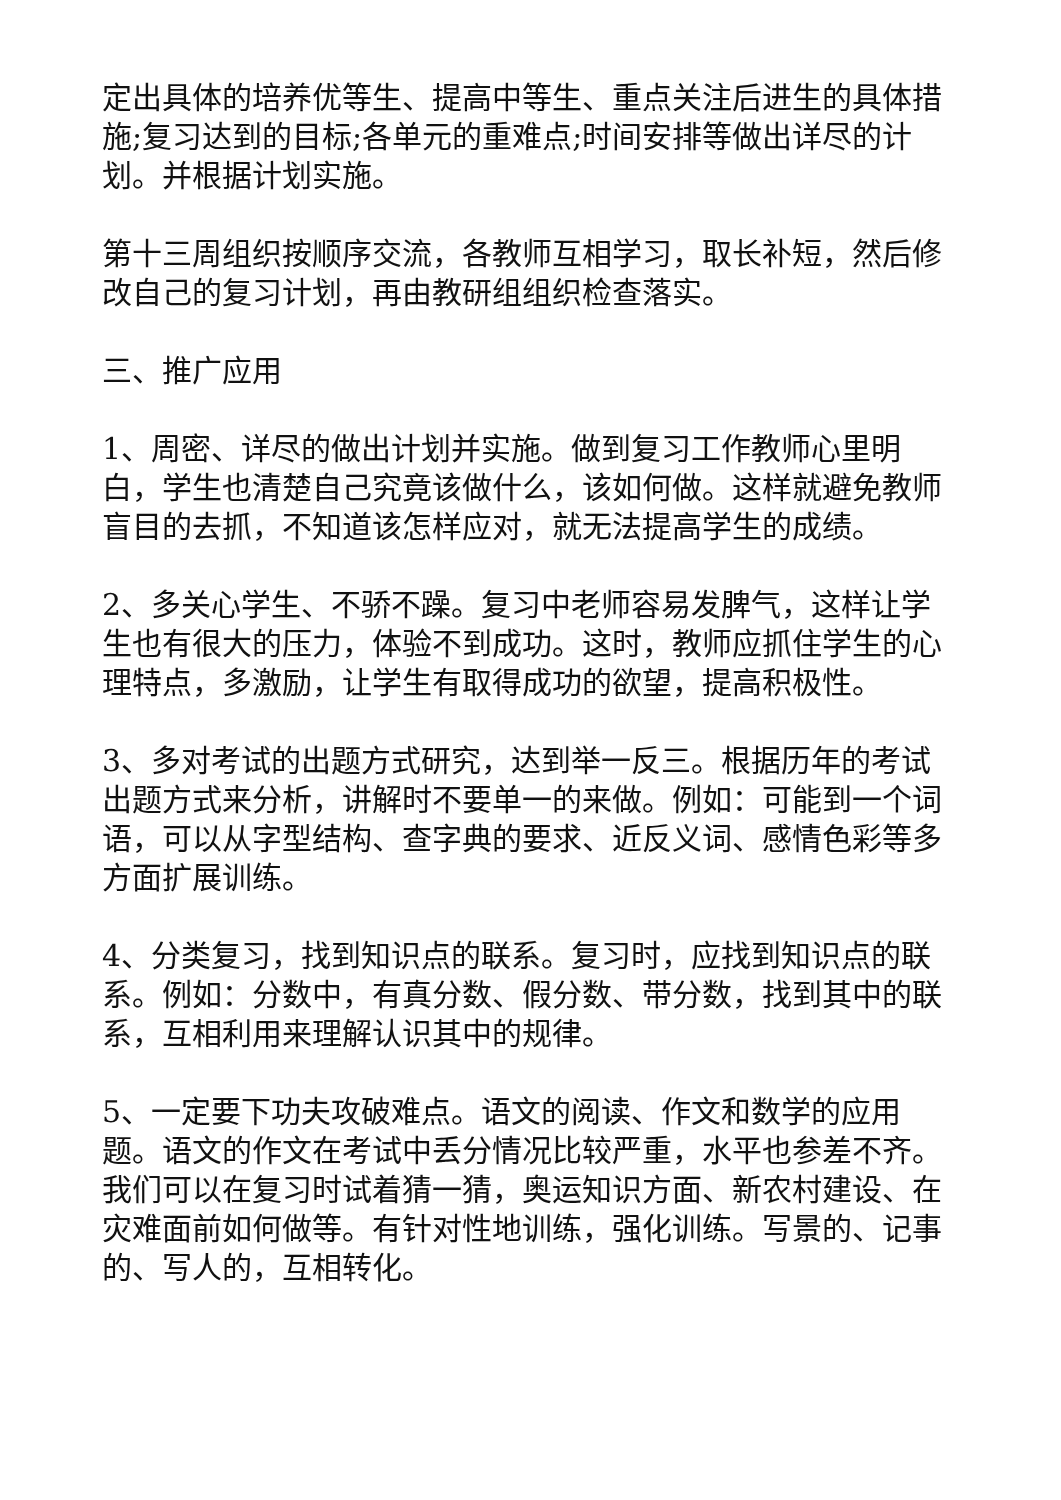定出具体的培养优等生、提高中等生、重点关注后进生的具体措施;复习达到的目标;各单元的重难点;时间安排等做出详尽的计划。并根据计划实施。
第十三周组织按顺序交流，各教师互相学习，取长补短，然后修改自己的复习计划，再由教研组组织检查落实。
三、推广应用
1、周密、详尽的做出计划并实施。做到复习工作教师心里明白，学生也清楚自己究竟该做什么，该如何做。这样就避免教师盲目的去抓，不知道该怎样应对，就无法提高学生的成绩。
2、多关心学生、不骄不躁。复习中老师容易发脾气，这样让学生也有很大的压力，体验不到成功。这时，教师应抓住学生的心理特点，多激励，让学生有取得成功的欲望，提高积极性。
3、多对考试的出题方式研究，达到举一反三。根据历年的考试出题方式来分析，讲解时不要单一的来做。例如：可能到一个词语，可以从字型结构、查字典的要求、近反义词、感情色彩等多方面扩展训练。
4、分类复习，找到知识点的联系。复习时，应找到知识点的联系。例如：分数中，有真分数、假分数、带分数，找到其中的联系，互相利用来理解认识其中的规律。
5、一定要下功夫攻破难点。语文的阅读、作文和数学的应用题。语文的作文在考试中丢分情况比较严重，水平也参差不齐。我们可以在复习时试着猜一猜，奥运知识方面、新农村建设、在灾难面前如何做等。有针对性地训练，强化训练。写景的、记事的、写人的，互相转化。